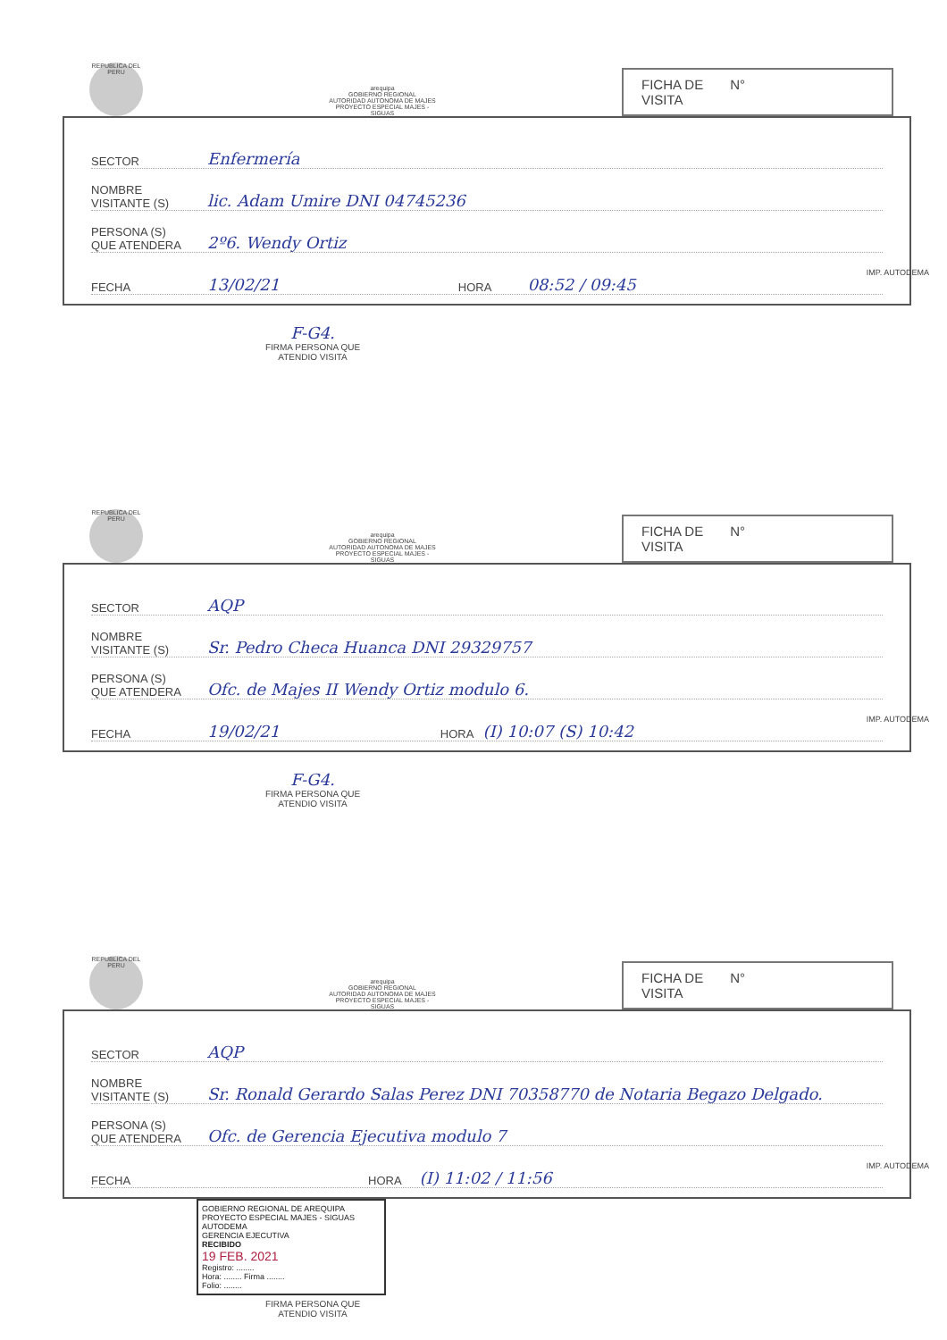REPUBLICA DEL PERU
arequipa
GOBIERNO REGIONAL
AUTORIDAD AUTONOMA DE MAJES
PROYECTO ESPECIAL MAJES - SIGUAS
FICHA DE
VISITA N°
SECTOR Enfermería
NOMBRE
VISITANTE (S) lic. Adam Umire DNI 04745236
PERSONA (S)
QUE ATENDERA 2º6. Wendy Ortiz
FECHA 13/02/21 HORA 08:52 / 09:45
F-G4.
FIRMA PERSONA QUE
ATENDIO VISITA
IMP. AUTODEMA
REPUBLICA DEL PERU
arequipa
GOBIERNO REGIONAL
AUTORIDAD AUTONOMA DE MAJES
PROYECTO ESPECIAL MAJES - SIGUAS
FICHA DE
VISITA N°
SECTOR AQP
NOMBRE
VISITANTE (S) Sr. Pedro Checa Huanca DNI 29329757
PERSONA (S)
QUE ATENDERA Ofc. de Majes II Wendy Ortiz modulo 6.
FECHA 19/02/21 HORA (I) 10:07 (S) 10:42
F-G4.
FIRMA PERSONA QUE
ATENDIO VISITA
IMP. AUTODEMA
REPUBLICA DEL PERU
arequipa
GOBIERNO REGIONAL
AUTORIDAD AUTONOMA DE MAJES
PROYECTO ESPECIAL MAJES - SIGUAS
FICHA DE
VISITA N°
SECTOR AQP
NOMBRE
VISITANTE (S) Sr. Ronald Gerardo Salas Perez DNI 70358770 de Notaria Begazo Delgado.
PERSONA (S)
QUE ATENDERA Ofc. de Gerencia Ejecutiva modulo 7
FECHA HORA (I) 11:02 / 11:56
GOBIERNO REGIONAL DE AREQUIPA
PROYECTO ESPECIAL MAJES - SIGUAS
AUTODEMA
GERENCIA EJECUTIVA
RECIBIDO
19 FEB. 2021
Registro: ........
Hora: ........ Firma ........
Folio: ........
FIRMA PERSONA QUE
ATENDIO VISITA
IMP. AUTODEMA